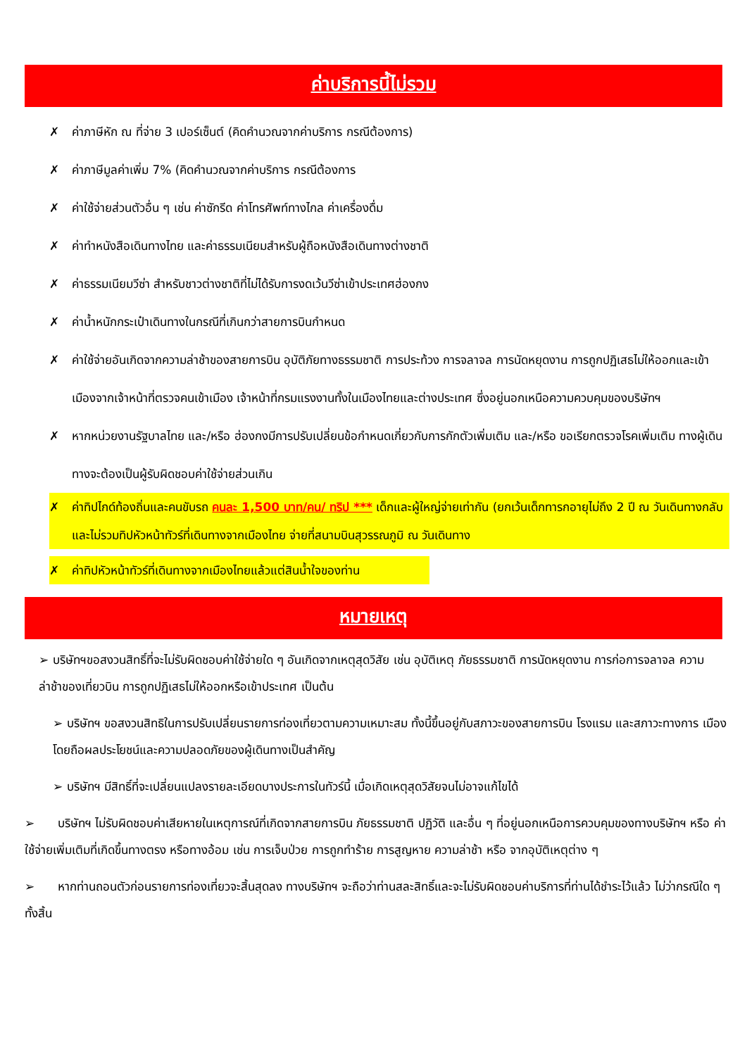ค่าบริการนี้ไม่รวม
✗ ค่าภาษีหัก ณ ที่จ่าย 3 เปอร์เซ็นต์ (คิดคำนวณจากค่าบริการ กรณีต้องการ)
✗ ค่าภาษีมูลค่าเพิ่ม 7% (คิดคำนวณจากค่าบริการ กรณีต้องการ
✗ ค่าใช้จ่ายส่วนตัวอื่น ๆ เช่น ค่าซักรีด ค่าโทรศัพท์ทางไกล ค่าเครื่องดื่ม
✗ ค่าทำหนังสือเดินทางไทย และค่าธรรมเนียมสำหรับผู้ถือหนังสือเดินทางต่างชาติ
✗ ค่าธรรมเนียมวีซ่า สำหรับชาวต่างชาติที่ไม่ได้รับการงดเว้นวีซ่าเข้าประเทศฮ่องกง
✗ ค่าน้ำหนักกระเป๋าเดินทางในกรณีที่เกินกว่าสายการบินกำหนด
✗ ค่าใช้จ่ายอันเกิดจากความล่าช้าของสายการบิน อุบัติภัยทางธรรมชาติ การประท้วง การจลาจล การนัดหยุดงาน การถูกปฏิเสธไม่ให้ออกและเข้าเมืองจากเจ้าหน้าที่ตรวจคนเข้าเมือง เจ้าหน้าที่กรมแรงงานทั้งในเมืองไทยและต่างประเทศ ซึ่งอยู่นอกเหนือความควบคุมของบริษัทฯ
✗ หากหน่วยงานรัฐบาลไทย และ/หรือ ฮ่องกงมีการปรับเปลี่ยนข้อกำหนดเกี่ยวกับการกักตัวเพิ่มเติม และ/หรือ ขอเรียกตรวจโรคเพิ่มเติม ทางผู้เดินทางจะต้องเป็นผู้รับผิดชอบค่าใช้จ่ายส่วนเกิน
✗ ค่าทิปไกด์ท้องถิ่นและคนขับรถ คนละ 1,500 บาท/คน/ ทริป *** เด็กและผู้ใหญ่จ่ายเท่ากัน (ยกเว้นเด็กทารกอายุไม่ถึง 2 ปี ณ วันเดินทางกลับ และไม่รวมทิปหัวหน้าทัวร์ที่เดินทางจากเมืองไทย จ่ายที่สนามบินสุวรรณภูมิ ณ วันเดินทาง
✗ ค่าทิปหัวหน้าทัวร์ที่เดินทางจากเมืองไทยแล้วแต่สินน้ำใจของท่าน
หมายเหตุ
➢ บริษัทฯขอสงวนสิทธิ์ที่จะไม่รับผิดชอบค่าใช้จ่ายใด ๆ อันเกิดจากเหตุสุดวิสัย เช่น อุบัติเหตุ ภัยธรรมชาติ การนัดหยุดงาน การก่อการจลาจล ความ ล่าช้าของเที่ยวบิน การถูกปฏิเสธไม่ให้ออกหรือเข้าประเทศ เป็นต้น
➢ บริษัทฯ ขอสงวนสิทธิในการปรับเปลี่ยนรายการท่องเที่ยวตามความเหมาะสม ทั้งนี้ขึ้นอยู่กับสภาวะของสายการบิน โรงแรม และสภาวะทางการ เมืองโดยถือผลประโยชน์และความปลอดภัยของผู้เดินทางเป็นสำคัญ
➢ บริษัทฯ มีสิทธิ์ที่จะเปลี่ยนแปลงรายละเอียดบางประการในทัวร์นี้ เมื่อเกิดเหตุสุดวิสัยจนไม่อาจแก้ไขได้
➢ บริษัทฯ ไม่รับผิดชอบค่าเสียหายในเหตุการณ์ที่เกิดจากสายการบิน ภัยธรรมชาติ ปฏิวัติ และอื่น ๆ ที่อยู่นอกเหนือการควบคุมของทางบริษัทฯ หรือ ค่าใช้จ่ายเพิ่มเติมที่เกิดขึ้นทางตรง หรือทางอ้อม เช่น การเจ็บป่วย การถูกทำร้าย การสูญหาย ความล่าช้า หรือ จากอุบัติเหตุต่าง ๆ
➢ หากท่านถอนตัวก่อนรายการท่องเที่ยวจะสิ้นสุดลง ทางบริษัทฯ จะถือว่าท่านสละสิทธิ์และจะไม่รับผิดชอบค่าบริการที่ท่านได้ชำระไว้แล้ว ไม่ว่ากรณีใด ๆ ทั้งสิ้น